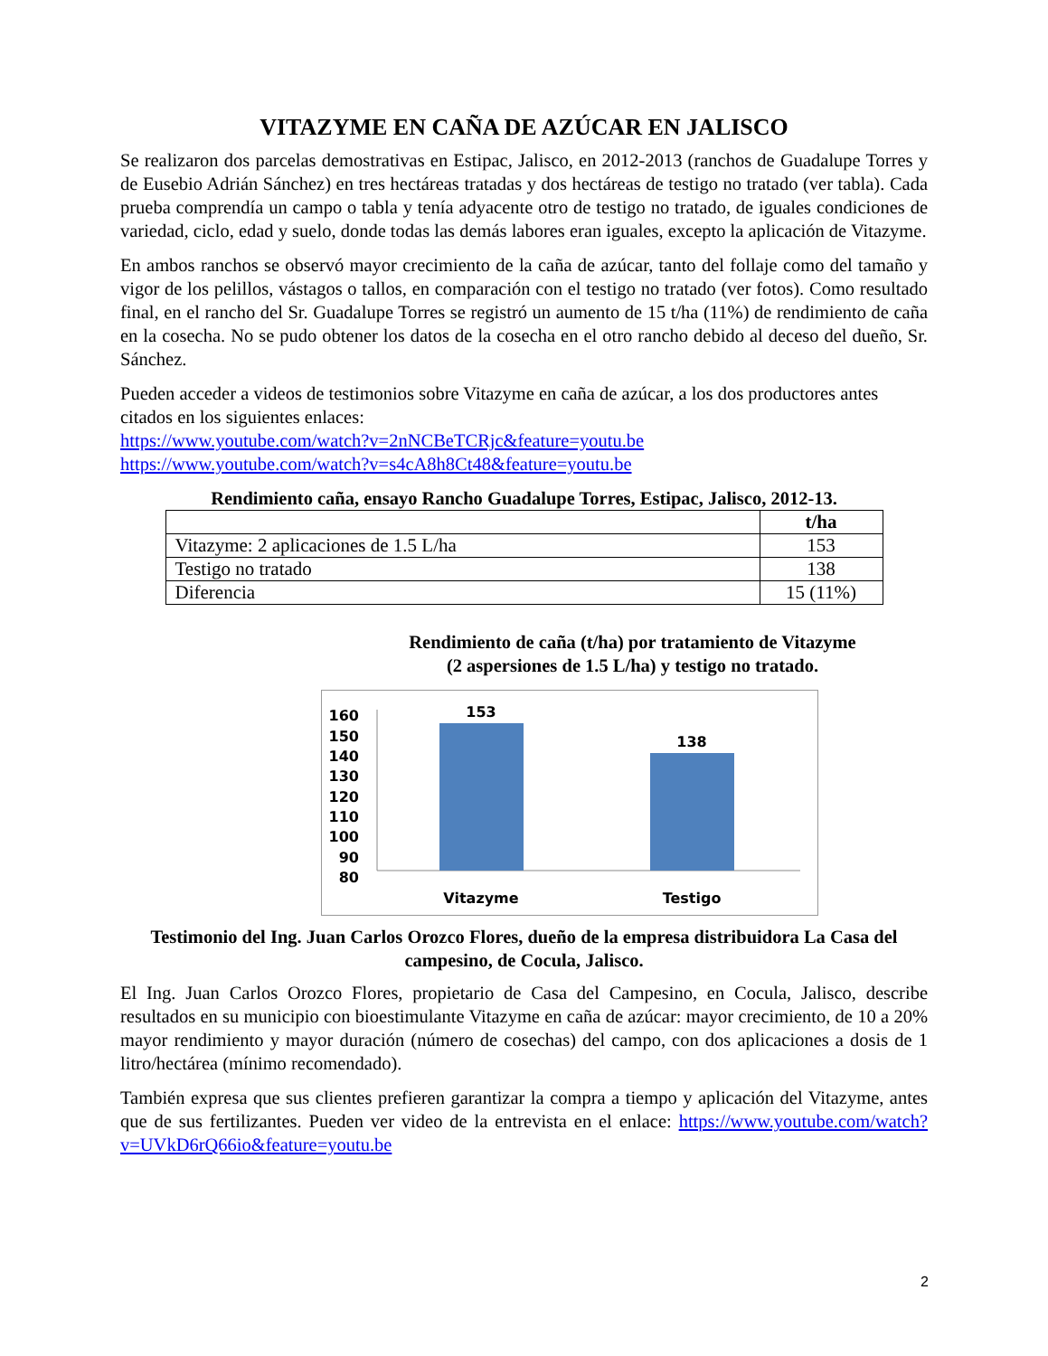VITAZYME EN CAÑA DE AZÚCAR EN JALISCO
Se realizaron dos parcelas demostrativas en Estipac, Jalisco, en 2012-2013 (ranchos de Guadalupe Torres y de Eusebio Adrián Sánchez) en tres hectáreas tratadas y dos hectáreas de testigo no tratado (ver tabla). Cada prueba comprendía un campo o tabla y tenía adyacente otro de testigo no tratado, de iguales condiciones de variedad, ciclo, edad y suelo, donde todas las demás labores eran iguales, excepto la aplicación de Vitazyme.
En ambos ranchos se observó mayor crecimiento de la caña de azúcar, tanto del follaje como del tamaño y vigor de los pelillos, vástagos o tallos, en comparación con el testigo no tratado (ver fotos). Como resultado final, en el rancho del Sr. Guadalupe Torres se registró un aumento de 15 t/ha (11%) de rendimiento de caña en la cosecha. No se pudo obtener los datos de la cosecha en el otro rancho debido al deceso del dueño, Sr. Sánchez.
Pueden acceder a videos de testimonios sobre Vitazyme en caña de azúcar, a los dos productores antes citados en los siguientes enlaces:
https://www.youtube.com/watch?v=2nNCBeTCRjc&feature=youtu.be
https://www.youtube.com/watch?v=s4cA8h8Ct48&feature=youtu.be
Rendimiento caña, ensayo Rancho Guadalupe Torres, Estipac, Jalisco, 2012-13.
| | t/ha |
| --- | --- |
| Vitazyme: 2 aplicaciones de 1.5 L/ha | 153 |
| Testigo no tratado | 138 |
| Diferencia | 15 (11%) |
Rendimiento de caña (t/ha) por tratamiento de Vitazyme
(2 aspersiones de 1.5 L/ha) y testigo no tratado.
160
150
140
130
120
110
100
90
80
153
138
Vitazyme
Testigo
Testimonio del Ing. Juan Carlos Orozco Flores, dueño de la empresa distribuidora La Casa del campesino, de Cocula, Jalisco.
El Ing. Juan Carlos Orozco Flores, propietario de Casa del Campesino, en Cocula, Jalisco, describe resultados en su municipio con bioestimulante Vitazyme en caña de azúcar: mayor crecimiento, de 10 a 20% mayor rendimiento y mayor duración (número de cosechas) del campo, con dos aplicaciones a dosis de 1 litro/hectárea (mínimo recomendado).
También expresa que sus clientes prefieren garantizar la compra a tiempo y aplicación del Vitazyme, antes que de sus fertilizantes. Pueden ver video de la entrevista en el enlace: https://www.youtube.com/watch?v=UVkD6rQ66io&feature=youtu.be
2